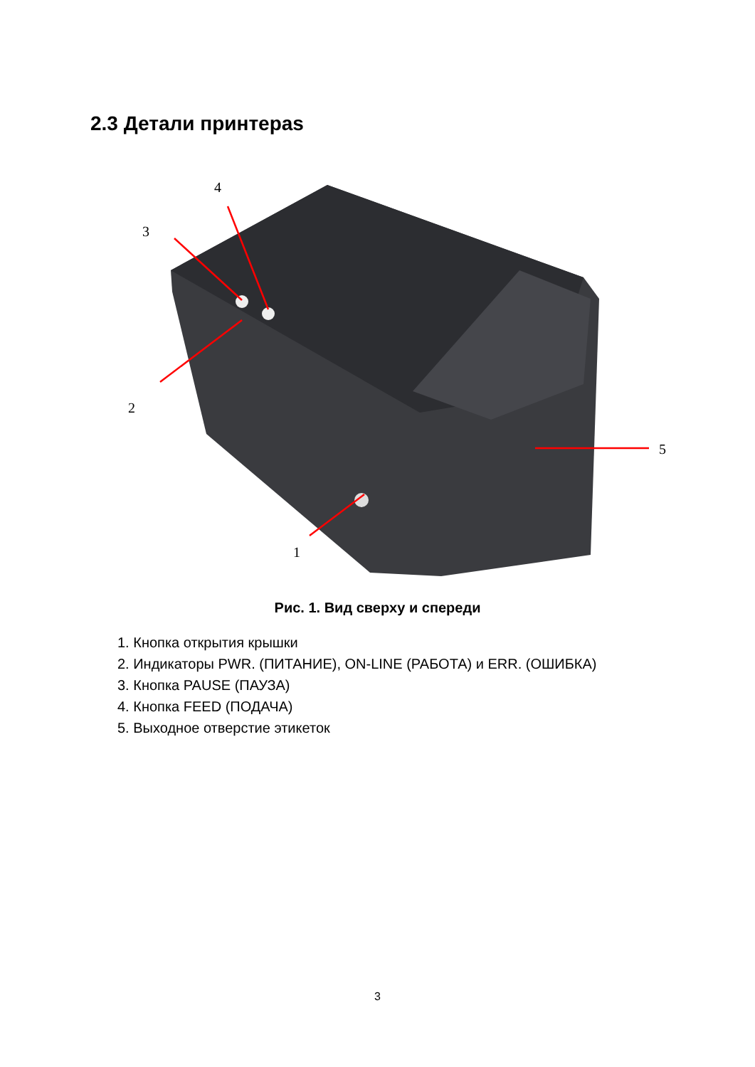2.3 Детали принтераs
4
3
2
1
5
Рис. 1. Вид сверху и спереди
1. Кнопка открытия крышки
2. Индикаторы PWR. (ПИТАНИЕ), ON-LINE (РАБОТА) и ERR. (ОШИБКА)
3. Кнопка PAUSE (ПАУЗА)
4. Кнопка FEED (ПОДАЧА)
5. Выходное отверстие этикеток
3